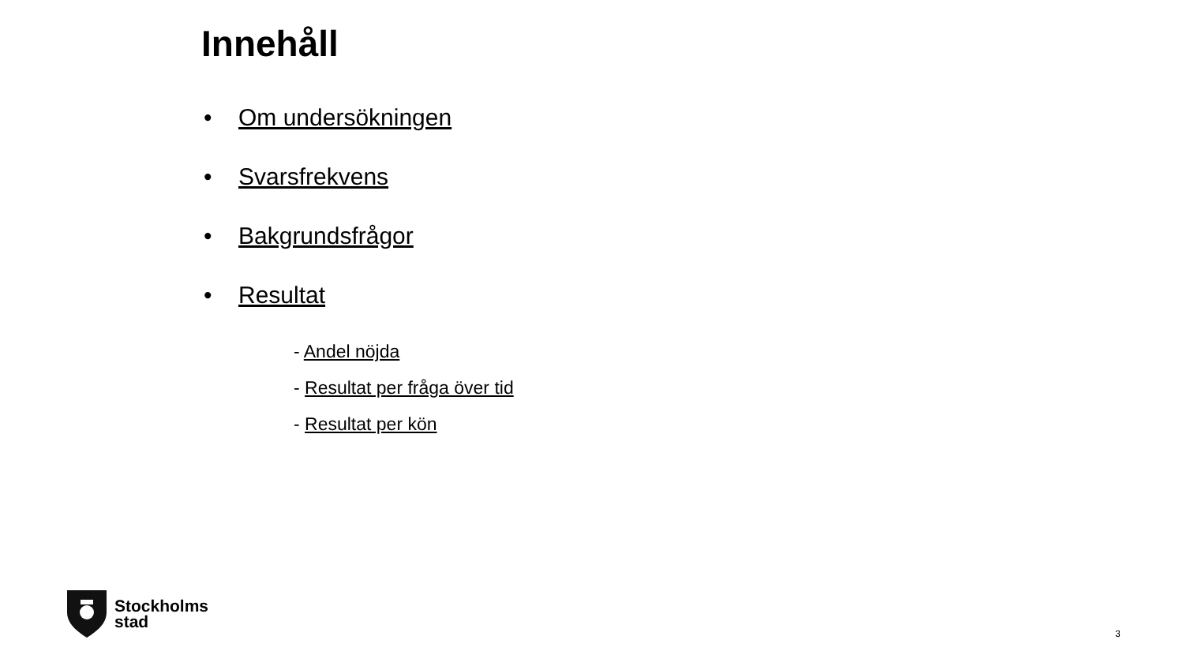Innehåll
• Om undersökningen
• Svarsfrekvens
• Bakgrundsfrågor
• Resultat
- Andel nöjda
- Resultat per fråga över tid
- Resultat per kön
Stockholms
stad
3